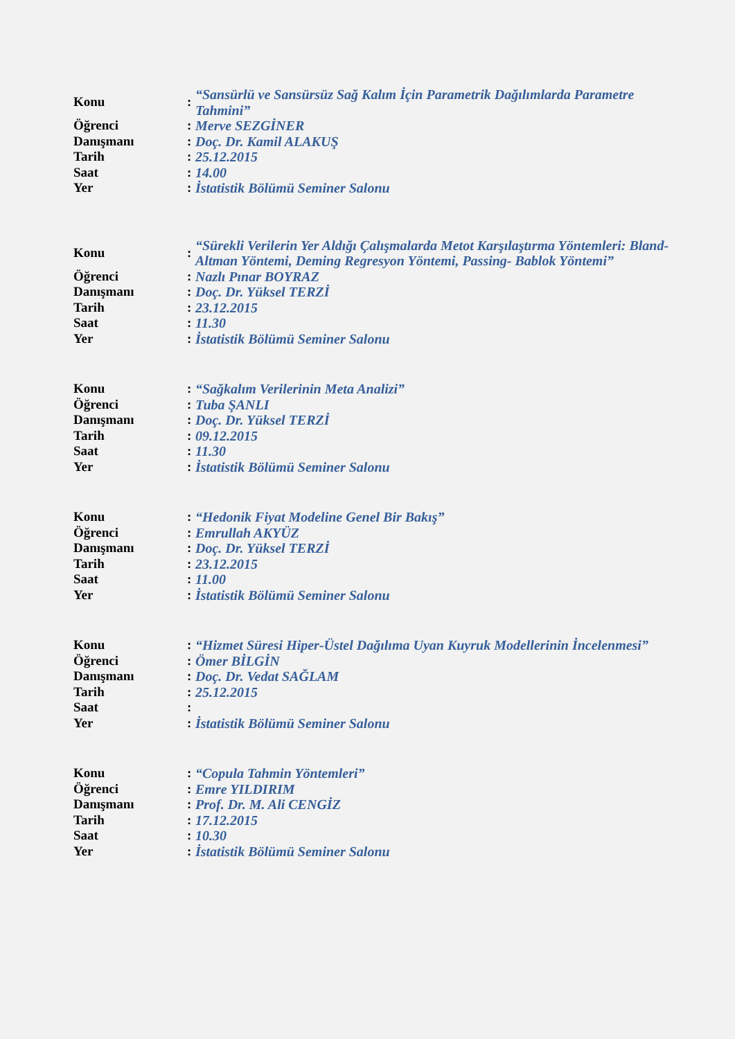| Konu | : | “Sansürlü ve Sansürsüz Sağ Kalım İçin Parametrik Dağılımlarda Parametre Tahmini” |
| Öğrenci | : | Merve SEZGİNER |
| Danışmanı | : | Doç. Dr. Kamil ALAKUŞ |
| Tarih | : | 25.12.2015 |
| Saat | : | 14.00 |
| Yer | : | İstatistik Bölümü Seminer Salonu |
| Konu | : | “Sürekli Verilerin Yer Aldığı Çalışmalarda Metot Karşılaştırma Yöntemleri: Bland-Altman Yöntemi, Deming Regresyon Yöntemi, Passing- Bablok Yöntemi” |
| Öğrenci | : | Nazlı Pınar BOYRAZ |
| Danışmanı | : | Doç. Dr. Yüksel TERZİ |
| Tarih | : | 23.12.2015 |
| Saat | : | 11.30 |
| Yer | : | İstatistik Bölümü Seminer Salonu |
| Konu | : | “Sağkalım Verilerinin Meta Analizi” |
| Öğrenci | : | Tuba ŞANLI |
| Danışmanı | : | Doç. Dr. Yüksel TERZİ |
| Tarih | : | 09.12.2015 |
| Saat | : | 11.30 |
| Yer | : | İstatistik Bölümü Seminer Salonu |
| Konu | : | “Hedonik Fiyat Modeline Genel Bir Bakış” |
| Öğrenci | : | Emrullah AKYÜZ |
| Danışmanı | : | Doç. Dr. Yüksel TERZİ |
| Tarih | : | 23.12.2015 |
| Saat | : | 11.00 |
| Yer | : | İstatistik Bölümü Seminer Salonu |
| Konu | : | “Hizmet Süresi Hiper-Üstel Dağılıma Uyan Kuyruk Modellerinin İncelenmesi” |
| Öğrenci | : | Ömer BİLGİN |
| Danışmanı | : | Doç. Dr. Vedat SAĞLAM |
| Tarih | : | 25.12.2015 |
| Saat | : | |
| Yer | : | İstatistik Bölümü Seminer Salonu |
| Konu | : | “Copula Tahmin Yöntemleri” |
| Öğrenci | : | Emre YILDIRIM |
| Danışmanı | : | Prof. Dr. M. Ali CENGİZ |
| Tarih | : | 17.12.2015 |
| Saat | : | 10.30 |
| Yer | : | İstatistik Bölümü Seminer Salonu |